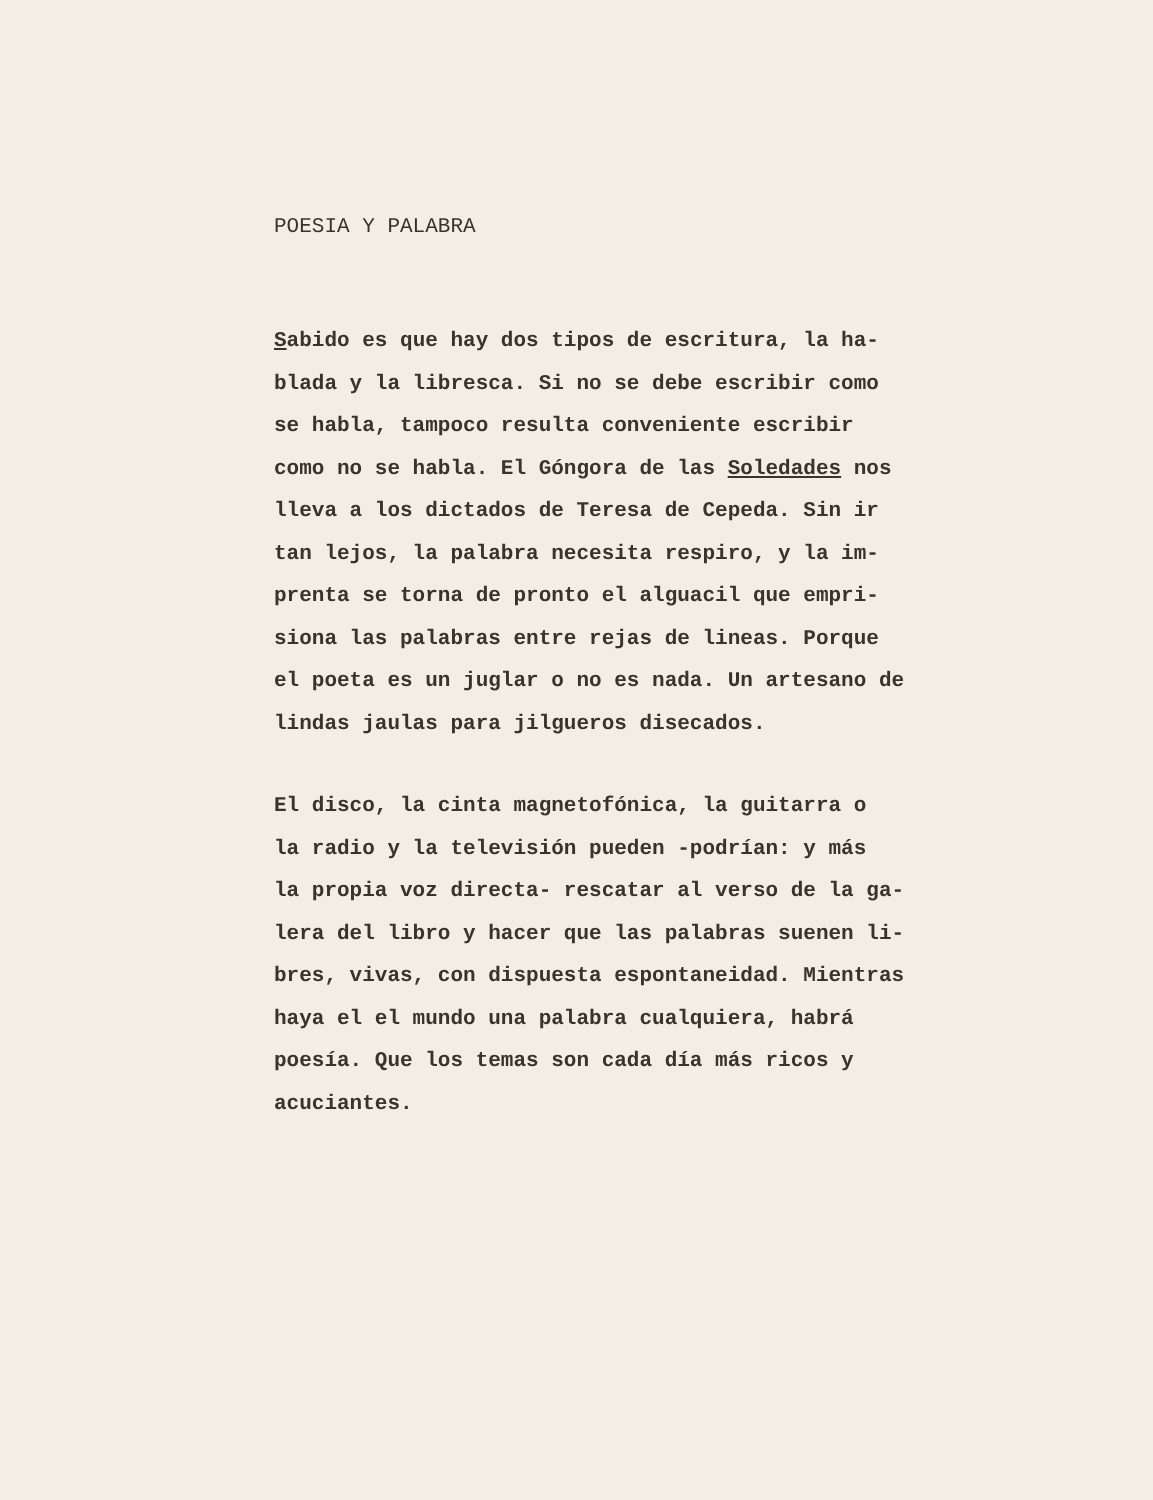POESIA Y PALABRA
Sabido es que hay dos tipos de escritura, la ha- blada y la libresca. Si no se debe escribir como se habla, tampoco resulta conveniente escribir como no se habla. El Góngora de las Soledades nos lleva a los dictados de Teresa de Cepeda. Sin ir tan lejos, la palabra necesita respiro, y la im- prenta se torna de pronto el alguacil que empri- siona las palabras entre rejas de lineas. Porque el poeta es un juglar o no es nada. Un artesano de lindas jaulas para jilgueros disecados.
El disco, la cinta magnetofónica, la guitarra o la radio y la televisión pueden -podrían: y más la propia voz directa- rescatar al verso de la ga- lera del libro y hacer que las palabras suenen li- bres, vivas, con dispuesta espontaneidad. Mientras haya el el mundo una palabra cualquiera, habrá poesía. Que los temas son cada día más ricos y acuciantes.